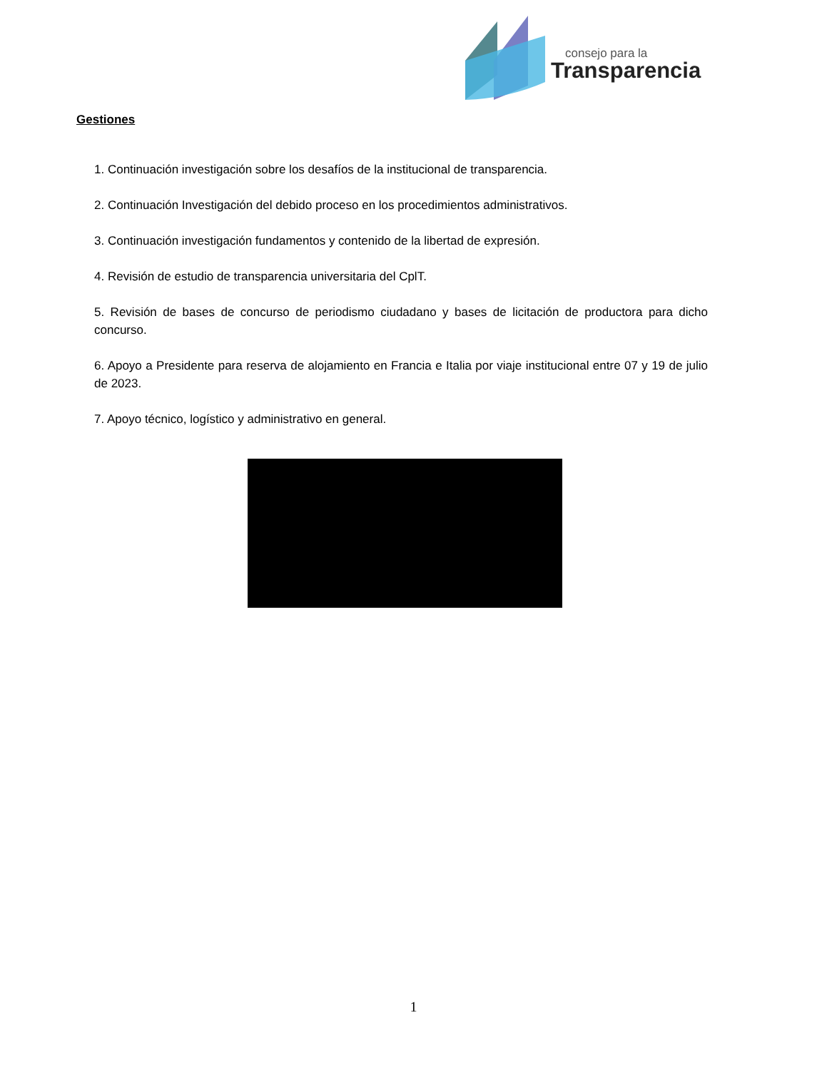consejo para la
Transparencia
Gestiones
1. Continuación investigación sobre los desafíos de la institucional de transparencia.
2. Continuación Investigación del debido proceso en los procedimientos administrativos.
3. Continuación investigación fundamentos y contenido de la libertad de expresión.
4. Revisión de estudio de transparencia universitaria del CplT.
5. Revisión de bases de concurso de periodismo ciudadano y bases de licitación de productora para dicho concurso.
6. Apoyo a Presidente para reserva de alojamiento en Francia e Italia por viaje institucional entre 07 y 19 de julio de 2023.
7. Apoyo técnico, logístico y administrativo en general.
1